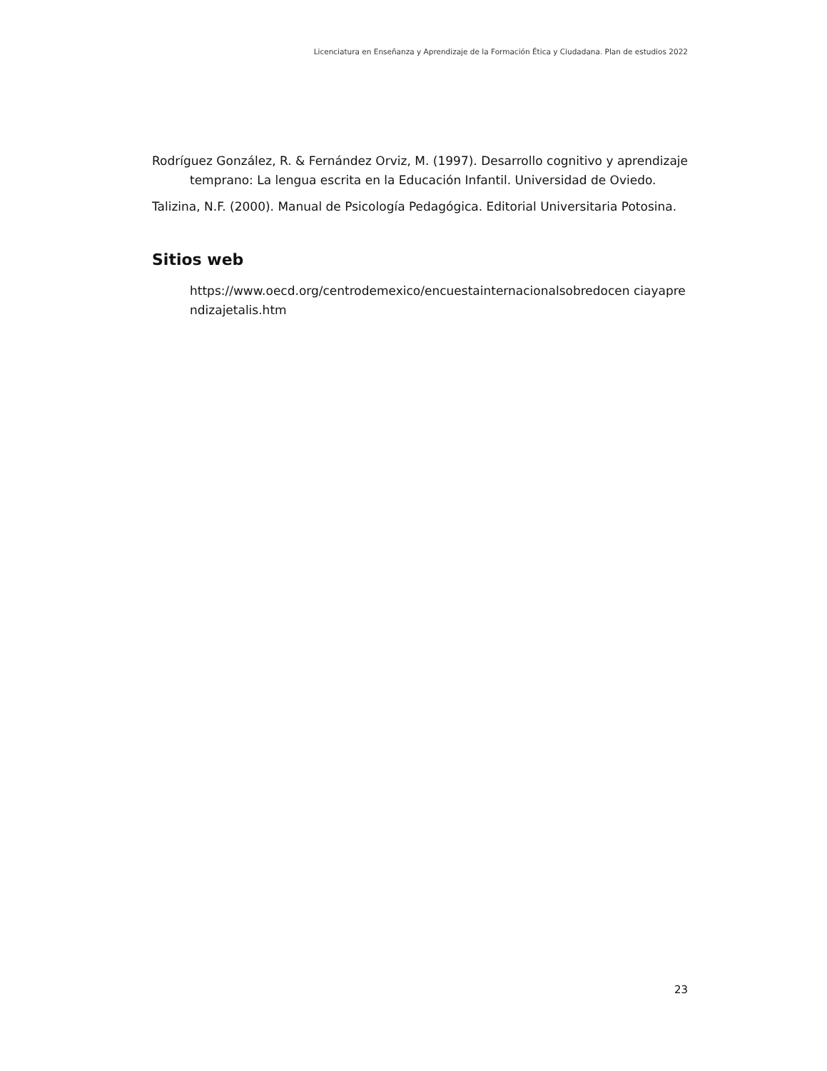Licenciatura en Enseñanza y Aprendizaje de la Formación Ética y Ciudadana. Plan de estudios 2022
Rodríguez González, R. & Fernández Orviz, M. (1997). Desarrollo cognitivo y aprendizaje temprano: La lengua escrita en la Educación Infantil. Universidad de Oviedo.
Talizina, N.F. (2000). Manual de Psicología Pedagógica. Editorial Universitaria Potosina.
Sitios web
https://www.oecd.org/centrodemexico/encuestainternacionalsobredocen ciayaprendizajetalis.htm
23